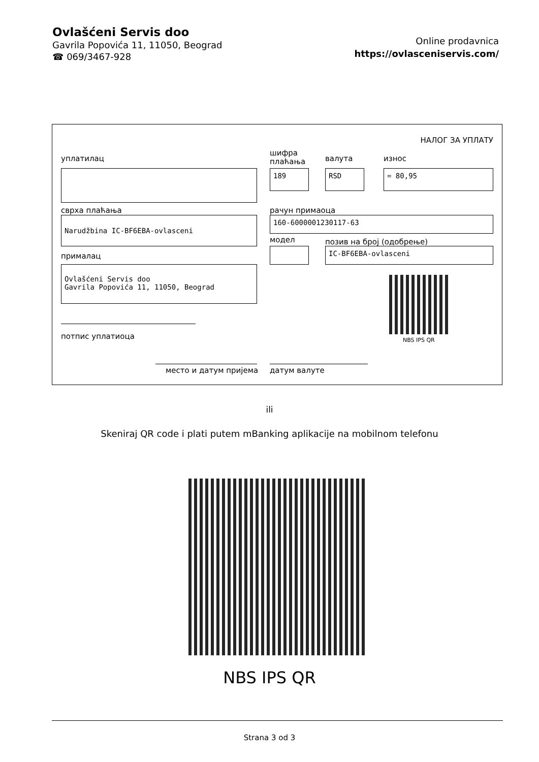Ovlašćeni Servis doo
Gavrila Popovića 11, 11050, Beograd
☎ 069/3467-928
Online prodavnica
https://ovlasceniservis.com/
НАЛОГ ЗА УПЛАТУ
уплатилац
шифра
плаћања
валута износ
189 RSD = 80,95
сврха плаћања рачун примаоца
Narudžbina IC-BF6EBA-ovlasceni 160-6000001230117-63
модел позив на број (одобрење)
IC-BF6EBA-ovlasceni
прималац
Ovlašćeni Servis doo
Gavrila Popovića 11, 11050, Beograd
NBS IPS QR
потпис уплатиоца
место и датум пријема датум валуте
ili
Skeniraj QR code i plati putem mBanking aplikacije na mobilnom telefonu
NBS IPS QR
Strana 3 od 3